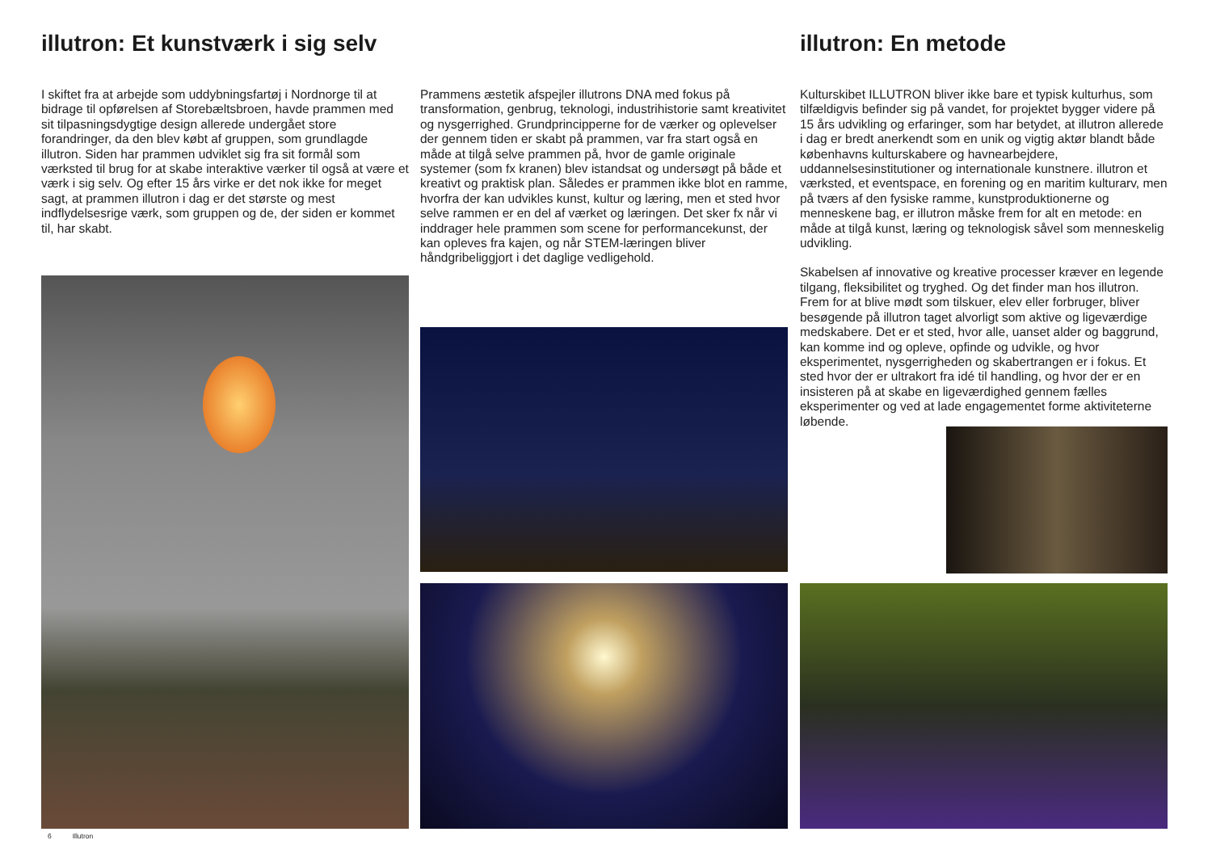illutron: Et kunstværk i sig selv illutron: En metode
I skiftet fra at arbejde som uddybningsfartøj i Nordnorge til at bidrage til opførelsen af Storebæltsbroen, havde prammen med sit tilpasningsdygtige design allerede undergået store forandringer, da den blev købt af gruppen, som grundlagde illutron. Siden har prammen udviklet sig fra sit formål som værksted til brug for at skabe interaktive værker til også at være et værk i sig selv. Og efter 15 års virke er det nok ikke for meget sagt, at prammen illutron i dag er det største og mest indflydelsesrige værk, som gruppen og de, der siden er kommet til, har skabt.
Prammens æstetik afspejler illutrons DNA med fokus på transformation, genbrug, teknologi, industrihistorie samt kreativitet og nysgerrighed. Grundprincipperne for de værker og oplevelser der gennem tiden er skabt på prammen, var fra start også en måde at tilgå selve prammen på, hvor de gamle originale systemer (som fx kranen) blev istandsat og undersøgt på både et kreativt og praktisk plan. Således er prammen ikke blot en ramme, hvorfra der kan udvikles kunst, kultur og læring, men et sted hvor selve rammen er en del af værket og læringen. Det sker fx når vi inddrager hele prammen som scene for performancekunst, der kan opleves fra kajen, og når STEM-læringen bliver håndgribeliggjort i det daglige vedligehold.
Kulturskibet ILLUTRON bliver ikke bare et typisk kulturhus, som tilfældigvis befinder sig på vandet, for projektet bygger videre på 15 års udvikling og erfaringer, som har betydet, at illutron allerede i dag er bredt anerkendt som en unik og vigtig aktør blandt både københavns kulturskabere og havnearbejdere, uddannelsesinstitutioner og internationale kunstnere. illutron et værksted, et eventspace, en forening og en maritim kulturarv, men på tværs af den fysiske ramme, kunstproduktionerne og menneskene bag, er illutron måske frem for alt en metode: en måde at tilgå kunst, læring og teknologisk såvel som menneskelig udvikling.
Skabelsen af innovative og kreative processer kræver en legende tilgang, fleksibilitet og tryghed. Og det finder man hos illutron. Frem for at blive mødt som tilskuer, elev eller forbruger, bliver besøgende på illutron taget alvorligt som aktive og ligeværdige medskabere. Det er et sted, hvor alle, uanset alder og baggrund, kan komme ind og opleve, opfinde og udvikle, og hvor eksperimentet, nysgerrigheden og skabertrangen er i fokus. Et sted hvor der er ultrakort fra idé til handling, og hvor der er en insisteren på at skabe en ligeværdighed gennem fælles eksperimenter og ved at lade engagementet forme aktiviteterne løbende.
6 Illutron